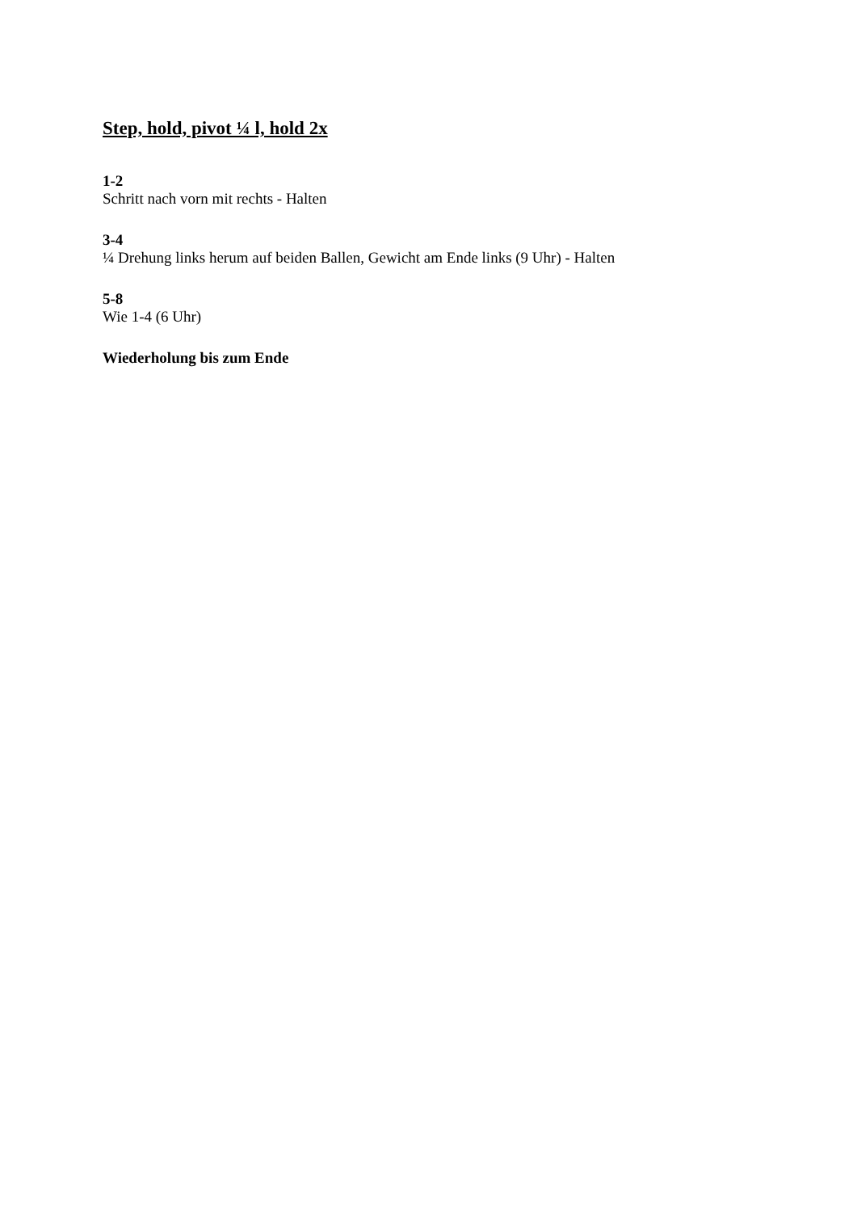Step, hold, pivot ¼ l, hold 2x
1-2
Schritt nach vorn mit rechts - Halten
3-4
¼ Drehung links herum auf beiden Ballen, Gewicht am Ende links (9 Uhr) - Halten
5-8
Wie 1-4 (6 Uhr)
Wiederholung bis zum Ende